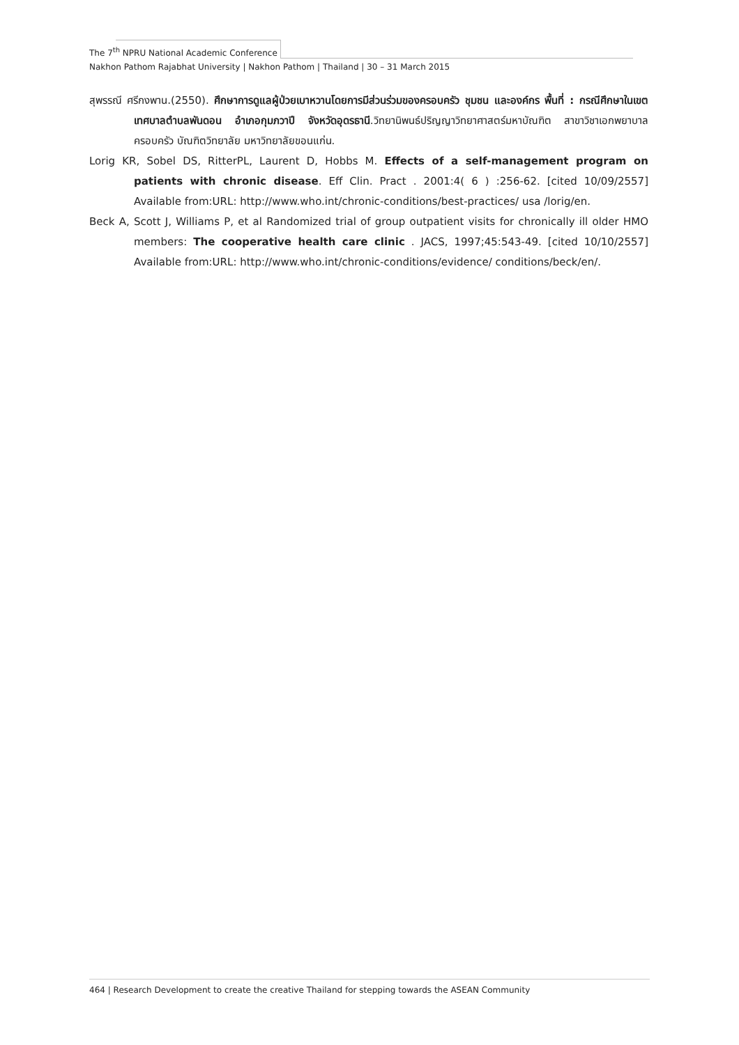The 7<sup>th</sup> NPRU National Academic Conference
Nakhon Pathom Rajabhat University | Nakhon Pathom | Thailand | 30 – 31 March 2015
สุพรรณี ศรีกงพาน.(2550). ศึกษาการดูแลผู้ป่วยเบาหวานโดยการมีส่วนร่วมของครอบครัว ชุมชน และองค์กร พื้นที่ : กรณีศึกษาในเขตเทศบาลตำบลพันดอน อำเภอกุมภวาปี จังหวัดอุดรธานี.วิทยานิพนธ์ปริญญาวิทยาศาสตร์มหาบัณฑิต สาขาวิชาเอกพยาบาลครอบครัว บัณฑิตวิทยาลัย มหาวิทยาลัยขอนแก่น.
Lorig KR, Sobel DS, RitterPL, Laurent D, Hobbs M. Effects of a self-management program on patients with chronic disease. Eff Clin. Pract . 2001:4( 6 ) :256-62. [cited 10/09/2557] Available from:URL: http://www.who.int/chronic-conditions/best-practices/ usa /lorig/en.
Beck A, Scott J, Williams P, et al Randomized trial of group outpatient visits for chronically ill older HMO members: The cooperative health care clinic . JACS, 1997;45:543-49. [cited 10/10/2557] Available from:URL: http://www.who.int/chronic-conditions/evidence/ conditions/beck/en/.
464 | Research Development to create the creative Thailand for stepping towards the ASEAN Community